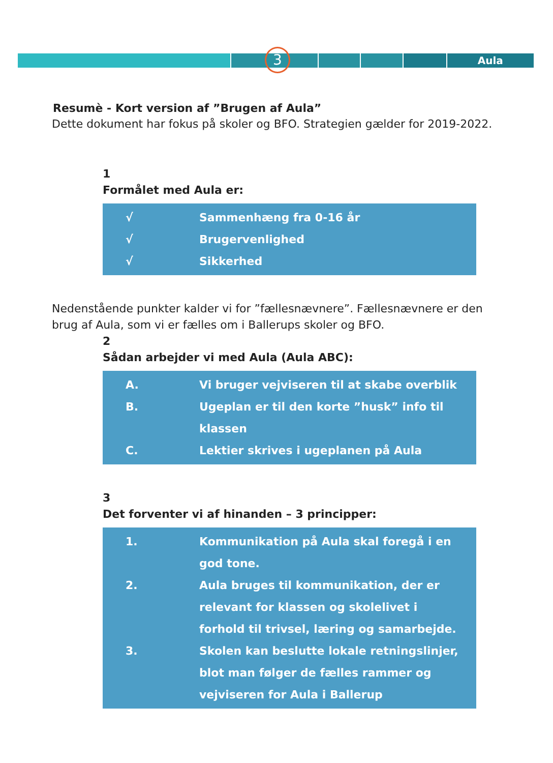Aula 3
Resumè - Kort version af ”Brugen af Aula”
Dette dokument har fokus på skoler og BFO. Strategien gælder for 2019-2022.
1
Formålet med Aula er:
√ Sammenhæng fra 0-16 år
√ Brugervenlighed
√ Sikkerhed
Nedenstående punkter kalder vi for ”fællesnævnere”. Fællesnævnere er den brug af Aula, som vi er fælles om i Ballerups skoler og BFO.
2
Sådan arbejder vi med Aula (Aula ABC):
A. Vi bruger vejviseren til at skabe overblik
B. Ugeplan er til den korte ”husk” info til klassen
C. Lektier skrives i ugeplanen på Aula
3
Det forventer vi af hinanden – 3 principper:
1. Kommunikation på Aula skal foregå i en god tone.
2. Aula bruges til kommunikation, der er relevant for klassen og skolelivet i forhold til trivsel, læring og samarbejde.
3. Skolen kan beslutte lokale retningslinjer, blot man følger de fælles rammer og vejviseren for Aula i Ballerup